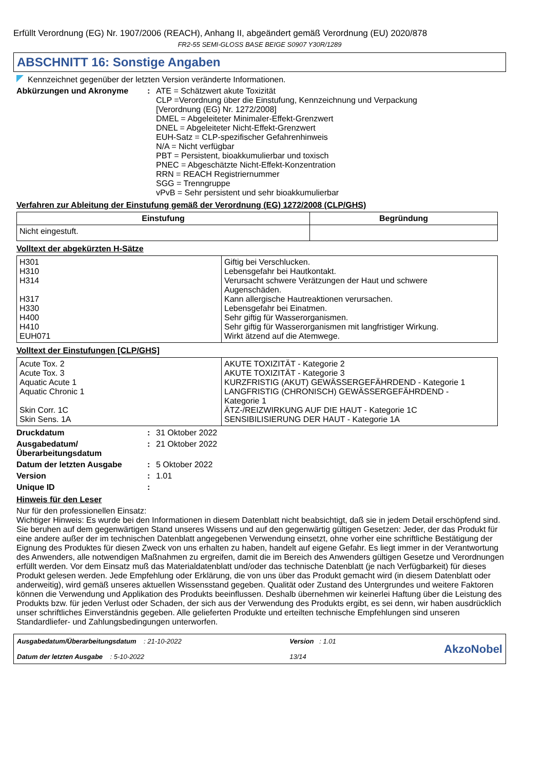Erfüllt Verordnung (EG) Nr. 1907/2006 (REACH), Anhang II, abgeändert gemäß Verordnung (EU) 2020/878
FR2-55 SEMI-GLOSS BASE BEIGE S0907 Y30R/1289
ABSCHNITT 16: Sonstige Angaben
Kennzeichnet gegenüber der letzten Version veränderte Informationen.
Abkürzungen und Akronyme : ATE = Schätzwert akute Toxizität
CLP =Verordnung über die Einstufung, Kennzeichnung und Verpackung
[Verordnung (EG) Nr. 1272/2008]
DMEL = Abgeleiteter Minimaler-Effekt-Grenzwert
DNEL = Abgeleiteter Nicht-Effekt-Grenzwert
EUH-Satz = CLP-spezifischer Gefahrenhinweis
N/A = Nicht verfügbar
PBT = Persistent, bioakkumulierbar und toxisch
PNEC = Abgeschätzte Nicht-Effekt-Konzentration
RRN = REACH Registriernummer
SGG = Trenngruppe
vPvB = Sehr persistent und sehr bioakkumulierbar
Verfahren zur Ableitung der Einstufung gemäß der Verordnung (EG) 1272/2008 (CLP/GHS)
| Einstufung | Begründung |
| --- | --- |
| Nicht eingestuft. | |
Volltext der abgekürzten H-Sätze
| H301 H310 H314 H317 H330 H400 H410 EUH071 | Giftig bei Verschlucken. Lebensgefahr bei Hautkontakt. Verursacht schwere Verätzungen der Haut und schwere Augenschäden. Kann allergische Hautreaktionen verursachen. Lebensgefahr bei Einatmen. Sehr giftig für Wasserorganismen. Sehr giftig für Wasserorganismen mit langfristiger Wirkung. Wirkt ätzend auf die Atemwege. |
Volltext der Einstufungen [CLP/GHS]
| Acute Tox. 2 Acute Tox. 3 Aquatic Acute 1 Aquatic Chronic 1 Skin Corr. 1C Skin Sens. 1A | AKUTE TOXIZITÄT - Kategorie 2 AKUTE TOXIZITÄT - Kategorie 3 KURZFRISTIG (AKUT) GEWÄSSERGEFÄHRDEND - Kategorie 1 LANGFRISTIG (CHRONISCH) GEWÄSSERGEFÄHRDEND - Kategorie 1 ÄTZ-/REIZWIRKUNG AUF DIE HAUT - Kategorie 1C SENSIBILISIERUNG DER HAUT - Kategorie 1A |
Druckdatum : 31 Oktober 2022
Ausgabedatum/
Überarbeitungsdatum
: 21 Oktober 2022
Datum der letzten Ausgabe : 5 Oktober 2022
Version : 1.01
Unique ID :
Hinweis für den Leser
Nur für den professionellen Einsatz:
Wichtiger Hinweis: Es wurde bei den Informationen in diesem Datenblatt nicht beabsichtigt, daß sie in jedem Detail erschöpfend sind. Sie beruhen auf dem gegenwärtigen Stand unseres Wissens und auf den gegenwärtig gültigen Gesetzen: Jeder, der das Produkt für eine andere außer der im technischen Datenblatt angegebenen Verwendung einsetzt, ohne vorher eine schriftliche Bestätigung der Eignung des Produktes für diesen Zweck von uns erhalten zu haben, handelt auf eigene Gefahr. Es liegt immer in der Verantwortung des Anwenders, alle notwendigen Maßnahmen zu ergreifen, damit die im Bereich des Anwenders gültigen Gesetze und Verordnungen erfüllt werden. Vor dem Einsatz muß das Materialdatenblatt und/oder das technische Datenblatt (je nach Verfügbarkeit) für dieses Produkt gelesen werden. Jede Empfehlung oder Erklärung, die von uns über das Produkt gemacht wird (in diesem Datenblatt oder anderweitig), wird gemäß unseres aktuellen Wissensstand gegeben. Qualität oder Zustand des Untergrundes und weitere Faktoren können die Verwendung und Applikation des Produkts beeinflussen. Deshalb übernehmen wir keinerlei Haftung über die Leistung des Produkts bzw. für jeden Verlust oder Schaden, der sich aus der Verwendung des Produkts ergibt, es sei denn, wir haben ausdrücklich unser schriftliches Einverständnis gegeben. Alle gelieferten Produkte und erteilten technische Empfehlungen sind unseren Standardliefer- und Zahlungsbedingungen unterworfen.
Ausgabedatum/Überarbeitungsdatum : 21-10-2022
Datum der letzten Ausgabe : 5-10-2022
Version : 1.01
13/14
AkzoNobel